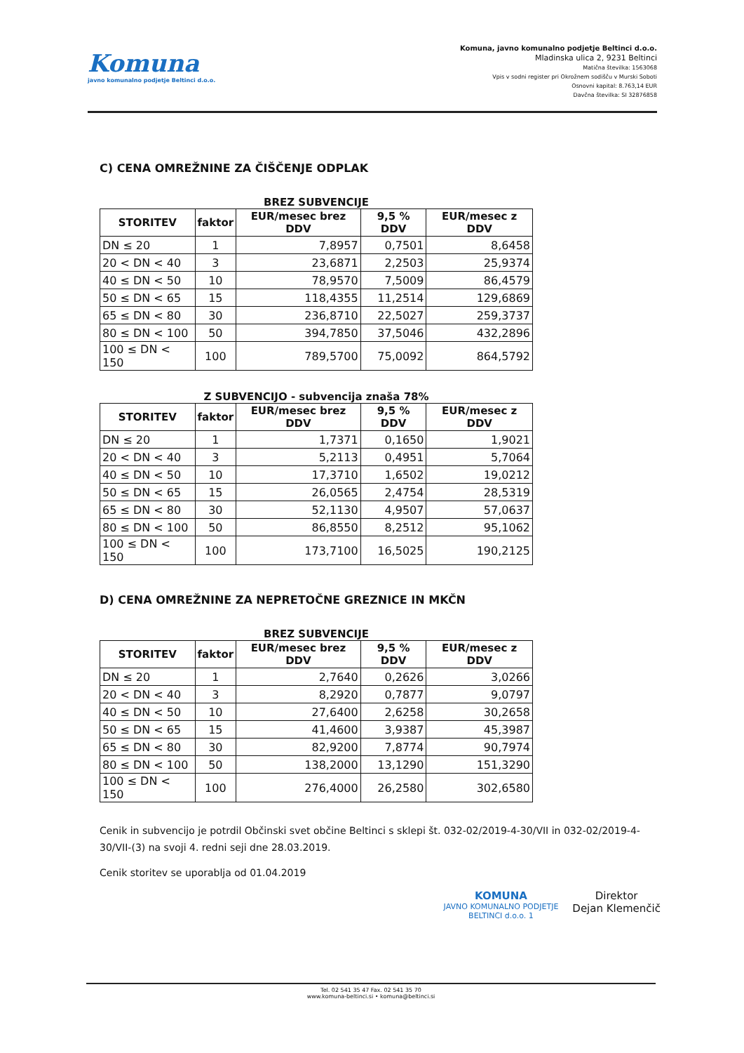Komuna
javno komunalno podjetje Beltinci d.o.o.
Komuna, javno komunalno podjetje Beltinci d.o.o.
Mladinska ulica 2, 9231 Beltinci
Matična številka: 1563068
Vpis v sodni register pri Okrožnem sodišču v Murski Soboti
Osnovni kapital: 8.763,14 EUR
Davčna številka: SI 32876858
C) CENA OMREŽNINE ZA ČIŠČENJE ODPLAK
BREZ SUBVENCIJE
| STORITEV | faktor | EUR/mesec brez DDV | 9,5 % DDV | EUR/mesec z DDV |
| --- | --- | --- | --- | --- |
| DN ≤ 20 | 1 | 7,8957 | 0,7501 | 8,6458 |
| 20 < DN < 40 | 3 | 23,6871 | 2,2503 | 25,9374 |
| 40 ≤ DN < 50 | 10 | 78,9570 | 7,5009 | 86,4579 |
| 50 ≤ DN < 65 | 15 | 118,4355 | 11,2514 | 129,6869 |
| 65 ≤ DN < 80 | 30 | 236,8710 | 22,5027 | 259,3737 |
| 80 ≤ DN < 100 | 50 | 394,7850 | 37,5046 | 432,2896 |
| 100 ≤ DN < 150 | 100 | 789,5700 | 75,0092 | 864,5792 |
Z SUBVENCIJO - subvencija znaša 78%
| STORITEV | faktor | EUR/mesec brez DDV | 9,5 % DDV | EUR/mesec z DDV |
| --- | --- | --- | --- | --- |
| DN ≤ 20 | 1 | 1,7371 | 0,1650 | 1,9021 |
| 20 < DN < 40 | 3 | 5,2113 | 0,4951 | 5,7064 |
| 40 ≤ DN < 50 | 10 | 17,3710 | 1,6502 | 19,0212 |
| 50 ≤ DN < 65 | 15 | 26,0565 | 2,4754 | 28,5319 |
| 65 ≤ DN < 80 | 30 | 52,1130 | 4,9507 | 57,0637 |
| 80 ≤ DN < 100 | 50 | 86,8550 | 8,2512 | 95,1062 |
| 100 ≤ DN < 150 | 100 | 173,7100 | 16,5025 | 190,2125 |
D) CENA OMREŽNINE ZA NEPRETOČNE GREZNICE IN MKČN
BREZ SUBVENCIJE
| STORITEV | faktor | EUR/mesec brez DDV | 9,5 % DDV | EUR/mesec z DDV |
| --- | --- | --- | --- | --- |
| DN ≤ 20 | 1 | 2,7640 | 0,2626 | 3,0266 |
| 20 < DN < 40 | 3 | 8,2920 | 0,7877 | 9,0797 |
| 40 ≤ DN < 50 | 10 | 27,6400 | 2,6258 | 30,2658 |
| 50 ≤ DN < 65 | 15 | 41,4600 | 3,9387 | 45,3987 |
| 65 ≤ DN < 80 | 30 | 82,9200 | 7,8774 | 90,7974 |
| 80 ≤ DN < 100 | 50 | 138,2000 | 13,1290 | 151,3290 |
| 100 ≤ DN < 150 | 100 | 276,4000 | 26,2580 | 302,6580 |
Cenik in subvencijo je potrdil Občinski svet občine Beltinci s sklepi št. 032-02/2019-4-30/VII in 032-02/2019-4-30/VII-(3) na svoji 4. redni seji dne 28.03.2019.
Cenik storitev se uporablja od 01.04.2019
KOMUNA
JAVNO KOMUNALNO PODJETJE
BELTINCI d.o.o. 1
Direktor
Dejan Klemenčič
Tel. 02 541 35 47 Fax. 02 541 35 70
www.komuna-beltinci.si • komuna@beltinci.si